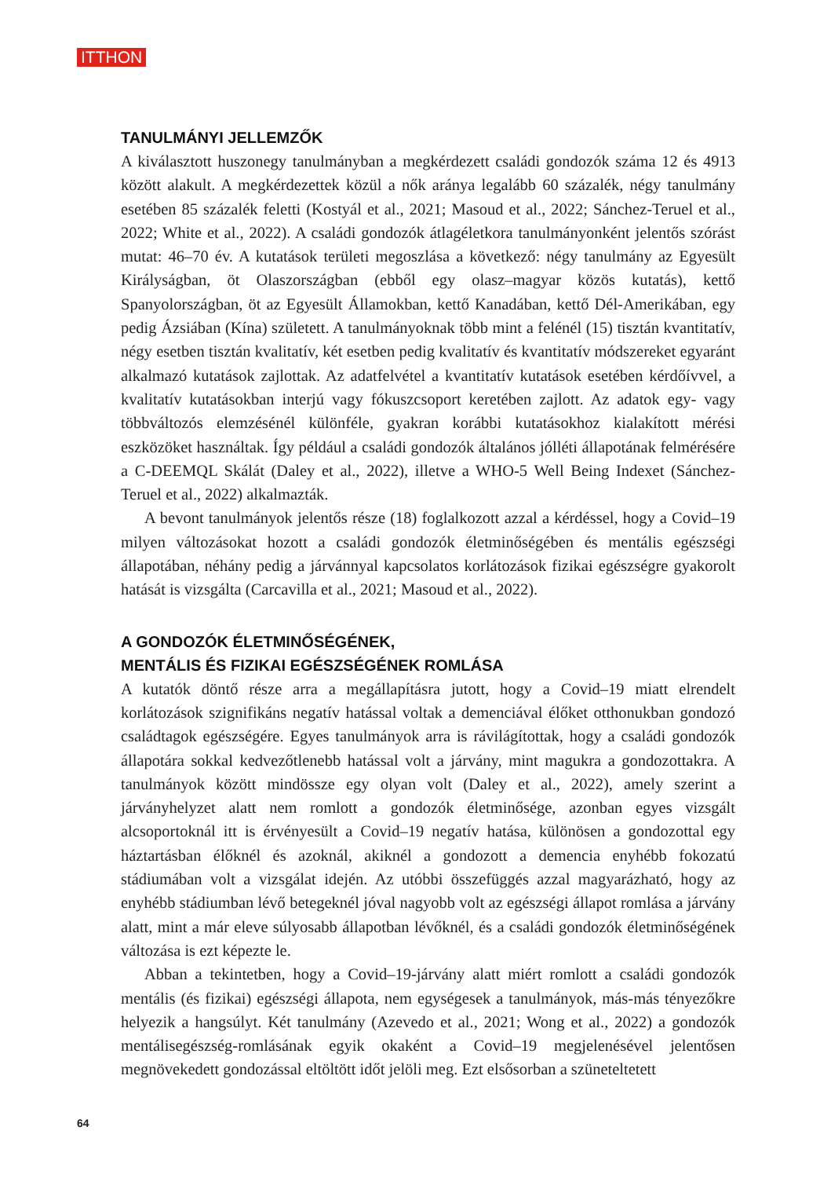ITTHON
TANULMÁNYI JELLEMZŐK
A kiválasztott huszonegy tanulmányban a megkérdezett családi gondozók száma 12 és 4913 között alakult. A megkérdezettek közül a nők aránya legalább 60 százalék, négy tanulmány esetében 85 százalék feletti (Kostyál et al., 2021; Masoud et al., 2022; Sánchez-Teruel et al., 2022; White et al., 2022). A családi gondozók átlagéletkora tanulmányonként jelentős szórást mutat: 46–70 év. A kutatások területi megoszlása a következő: négy tanulmány az Egyesült Királyságban, öt Olaszországban (ebből egy olasz–magyar közös kutatás), kettő Spanyolországban, öt az Egyesült Államokban, kettő Kanadában, kettő Dél-Amerikában, egy pedig Ázsiában (Kína) született. A tanulmányoknak több mint a felénél (15) tisztán kvantitatív, négy esetben tisztán kvalitatív, két esetben pedig kvalitatív és kvantitatív módszereket egyaránt alkalmazó kutatások zajlottak. Az adatfelvétel a kvantitatív kutatások esetében kérdőívvel, a kvalitatív kutatásokban interjú vagy fókuszcsoport keretében zajlott. Az adatok egy- vagy többváltozós elemzésénél különféle, gyakran korábbi kutatásokhoz kialakított mérési eszközöket használtak. Így például a családi gondozók általános jólléti állapotának felmérésére a C-DEEMQL Skálát (Daley et al., 2022), illetve a WHO-5 Well Being Indexet (Sánchez-Teruel et al., 2022) alkalmazták.
A bevont tanulmányok jelentős része (18) foglalkozott azzal a kérdéssel, hogy a Covid–19 milyen változásokat hozott a családi gondozók életminőségében és mentális egészségi állapotában, néhány pedig a járvánnyal kapcsolatos korlátozások fizikai egészségre gyakorolt hatását is vizsgálta (Carcavilla et al., 2021; Masoud et al., 2022).
A GONDOZÓK ÉLETMINŐSÉGÉNEK,
MENTÁLIS ÉS FIZIKAI EGÉSZSÉGÉNEK ROMLÁSA
A kutatók döntő része arra a megállapításra jutott, hogy a Covid–19 miatt elrendelt korlátozások szignifikáns negatív hatással voltak a demenciával élőket otthonukban gondozó családtagok egészségére. Egyes tanulmányok arra is rávilágítottak, hogy a családi gondozók állapotára sokkal kedvezőtlenebb hatással volt a járvány, mint magukra a gondozottakra. A tanulmányok között mindössze egy olyan volt (Daley et al., 2022), amely szerint a járványhelyzet alatt nem romlott a gondozók életminősége, azonban egyes vizsgált alcsoportoknál itt is érvényesült a Covid–19 negatív hatása, különösen a gondozottal egy háztartásban élőknél és azoknál, akiknél a gondozott a demencia enyhébb fokozatú stádiumában volt a vizsgálat idején. Az utóbbi összefüggés azzal magyarázható, hogy az enyhébb stádiumban lévő betegeknél jóval nagyobb volt az egészségi állapot romlása a járvány alatt, mint a már eleve súlyosabb állapotban lévőknél, és a családi gondozók életminőségének változása is ezt képezte le.
Abban a tekintetben, hogy a Covid–19-járvány alatt miért romlott a családi gondozók mentális (és fizikai) egészségi állapota, nem egységesek a tanulmányok, más-más tényezőkre helyezik a hangsúlyt. Két tanulmány (Azevedo et al., 2021; Wong et al., 2022) a gondozók mentálisegészség-romlásának egyik okaként a Covid–19 megjelenésével jelentősen megnövekedett gondozással eltöltött időt jelöli meg. Ezt elsősorban a szüneteltetett
64